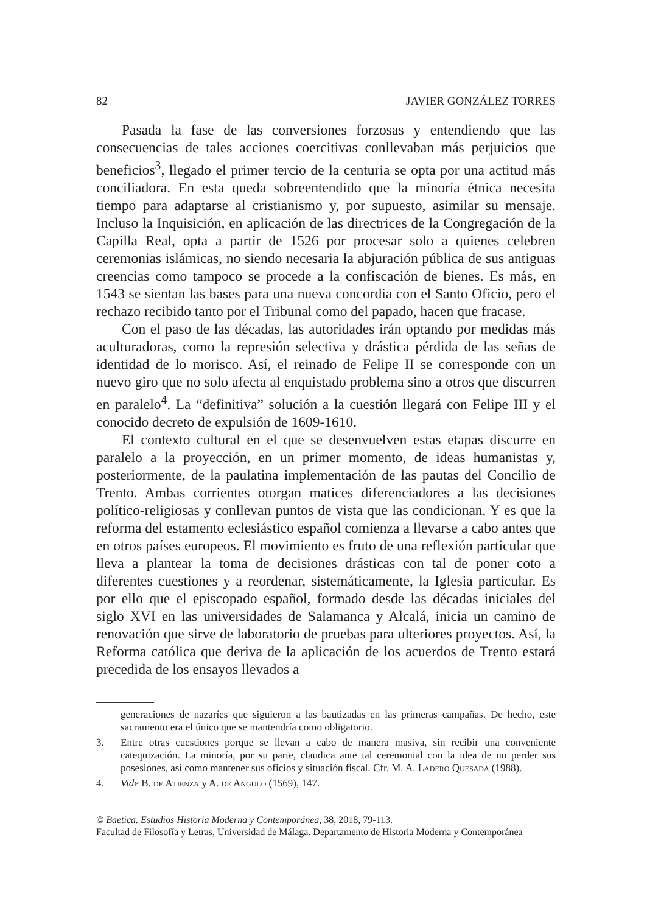82 JAVIER GONZÁLEZ TORRES
Pasada la fase de las conversiones forzosas y entendiendo que las consecuencias de tales acciones coercitivas conllevaban más perjuicios que beneficios<sup>3</sup>, llegado el primer tercio de la centuria se opta por una actitud más conciliadora. En esta queda sobreentendido que la minoría étnica necesita tiempo para adaptarse al cristianismo y, por supuesto, asimilar su mensaje. Incluso la Inquisición, en aplicación de las directrices de la Congregación de la Capilla Real, opta a partir de 1526 por procesar solo a quienes celebren ceremonias islámicas, no siendo necesaria la abjuración pública de sus antiguas creencias como tampoco se procede a la confiscación de bienes. Es más, en 1543 se sientan las bases para una nueva concordia con el Santo Oficio, pero el rechazo recibido tanto por el Tribunal como del papado, hacen que fracase.
Con el paso de las décadas, las autoridades irán optando por medidas más aculturadoras, como la represión selectiva y drástica pérdida de las señas de identidad de lo morisco. Así, el reinado de Felipe II se corresponde con un nuevo giro que no solo afecta al enquistado problema sino a otros que discurren en paralelo<sup>4</sup>. La “definitiva” solución a la cuestión llegará con Felipe III y el conocido decreto de expulsión de 1609-1610.
El contexto cultural en el que se desenvuelven estas etapas discurre en paralelo a la proyección, en un primer momento, de ideas humanistas y, posteriormente, de la paulatina implementación de las pautas del Concilio de Trento. Ambas corrientes otorgan matices diferenciadores a las decisiones político-religiosas y conllevan puntos de vista que las condicionan. Y es que la reforma del estamento eclesiástico español comienza a llevarse a cabo antes que en otros países europeos. El movimiento es fruto de una reflexión particular que lleva a plantear la toma de decisiones drásticas con tal de poner coto a diferentes cuestiones y a reordenar, sistemáticamente, la Iglesia particular. Es por ello que el episcopado español, formado desde las décadas iniciales del siglo XVI en las universidades de Salamanca y Alcalá, inicia un camino de renovación que sirve de laboratorio de pruebas para ulteriores proyectos. Así, la Reforma católica que deriva de la aplicación de los acuerdos de Trento estará precedida de los ensayos llevados a
generaciones de nazaríes que siguieron a las bautizadas en las primeras campañas. De hecho, este sacramento era el único que se mantendría como obligatorio.
3. Entre otras cuestiones porque se llevan a cabo de manera masiva, sin recibir una conveniente catequización. La minoría, por su parte, claudica ante tal ceremonial con la idea de no perder sus posesiones, así como mantener sus oficios y situación fiscal. Cfr. M. A. Ladero Quesada (1988).
4. Vide B. de Atienza y A. de Angulo (1569), 147.
© Baetica. Estudios Historia Moderna y Contemporánea, 38, 2018, 79-113.
Facultad de Filosofía y Letras, Universidad de Málaga. Departamento de Historia Moderna y Contemporánea